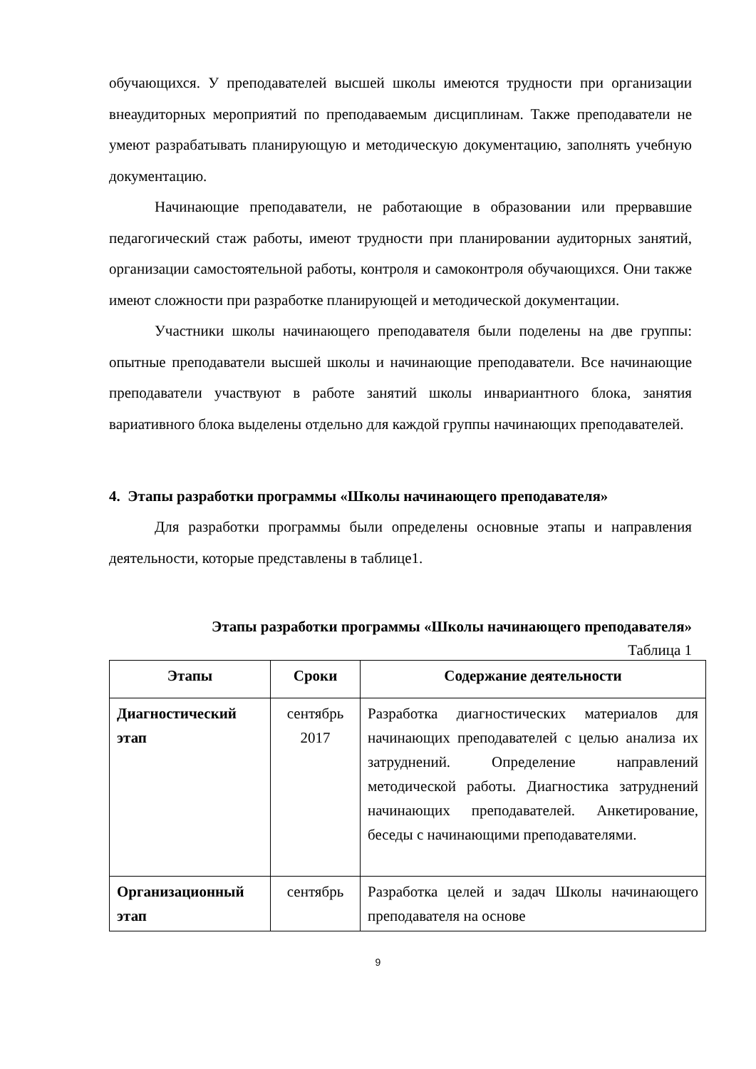обучающихся. У преподавателей высшей школы имеются трудности при организации внеаудиторных мероприятий по преподаваемым дисциплинам. Также преподаватели не умеют разрабатывать планирующую и методическую документацию, заполнять учебную документацию.
Начинающие преподаватели, не работающие в образовании или прервавшие педагогический стаж работы, имеют трудности при планировании аудиторных занятий, организации самостоятельной работы, контроля и самоконтроля обучающихся. Они также имеют сложности при разработке планирующей и методической документации.
Участники школы начинающего преподавателя были поделены на две группы: опытные преподаватели высшей школы и начинающие преподаватели. Все начинающие преподаватели участвуют в работе занятий школы инвариантного блока, занятия вариативного блока выделены отдельно для каждой группы начинающих преподавателей.
4. Этапы разработки программы «Школы начинающего преподавателя»
Для разработки программы были определены основные этапы и направления деятельности, которые представлены в таблице1.
Этапы разработки программы «Школы начинающего преподавателя»
Таблица 1
| Этапы | Сроки | Содержание деятельности |
| --- | --- | --- |
| Диагностический этап | сентябрь 2017 | Разработка диагностических материалов для начинающих преподавателей с целью анализа их затруднений. Определение направлений методической работы. Диагностика затруднений начинающих преподавателей. Анкетирование, беседы с начинающими преподавателями. |
| Организационный этап | сентябрь | Разработка целей и задач Школы начинающего преподавателя на основе |
9